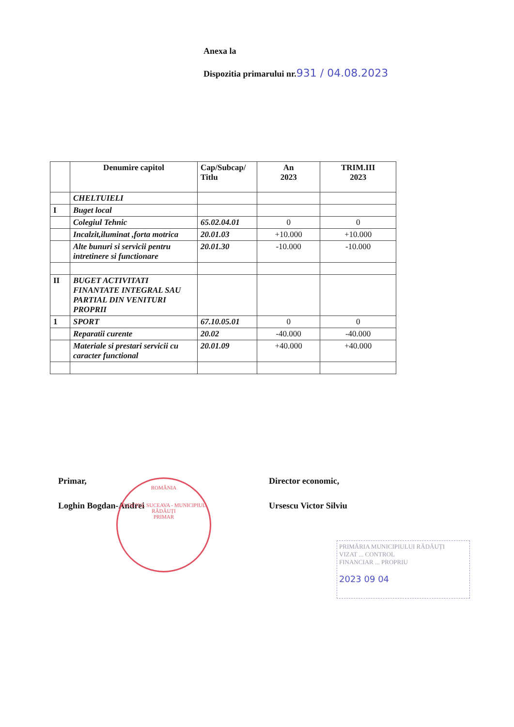Anexa la
Dispozitia primarului nr.931 / 04.08.2023
| | Denumire capitol | Cap/Subcap/ Titlu | An 2023 | TRIM.III 2023 |
| --- | --- | --- | --- | --- |
| | CHELTUIELI | | | |
| I | Buget local | | | |
| | Colegiul Tehnic | 65.02.04.01 | 0 | 0 |
| | Incalzit,iluminat ,forta motrica | 20.01.03 | +10.000 | +10.000 |
| | Alte bunuri si servicii pentru intretinere si functionare | 20.01.30 | -10.000 | -10.000 |
| II | BUGET ACTIVITATI FINANTATE INTEGRAL SAU PARTIAL DIN VENITURI PROPRII | | | |
| 1 | SPORT | 67.10.05.01 | 0 | 0 |
| | Reparatii curente | 20.02 | -40.000 | -40.000 |
| | Materiale si prestari servicii cu caracter functional | 20.01.09 | +40.000 | +40.000 |
Primar,
Loghin Bogdan-Andrei
Director economic,
Ursescu Victor Silviu
ROMÂNIA
JUDEȚUL SUCEAVA - MUNICIPIUL RĂDĂUȚI
PRIMAR
PRIMĂRIA MUNICIPIULUI RĂDĂUȚI
VIZAT ... CONTROL
FINANCIAR ... PROPRIU
2023 09 04